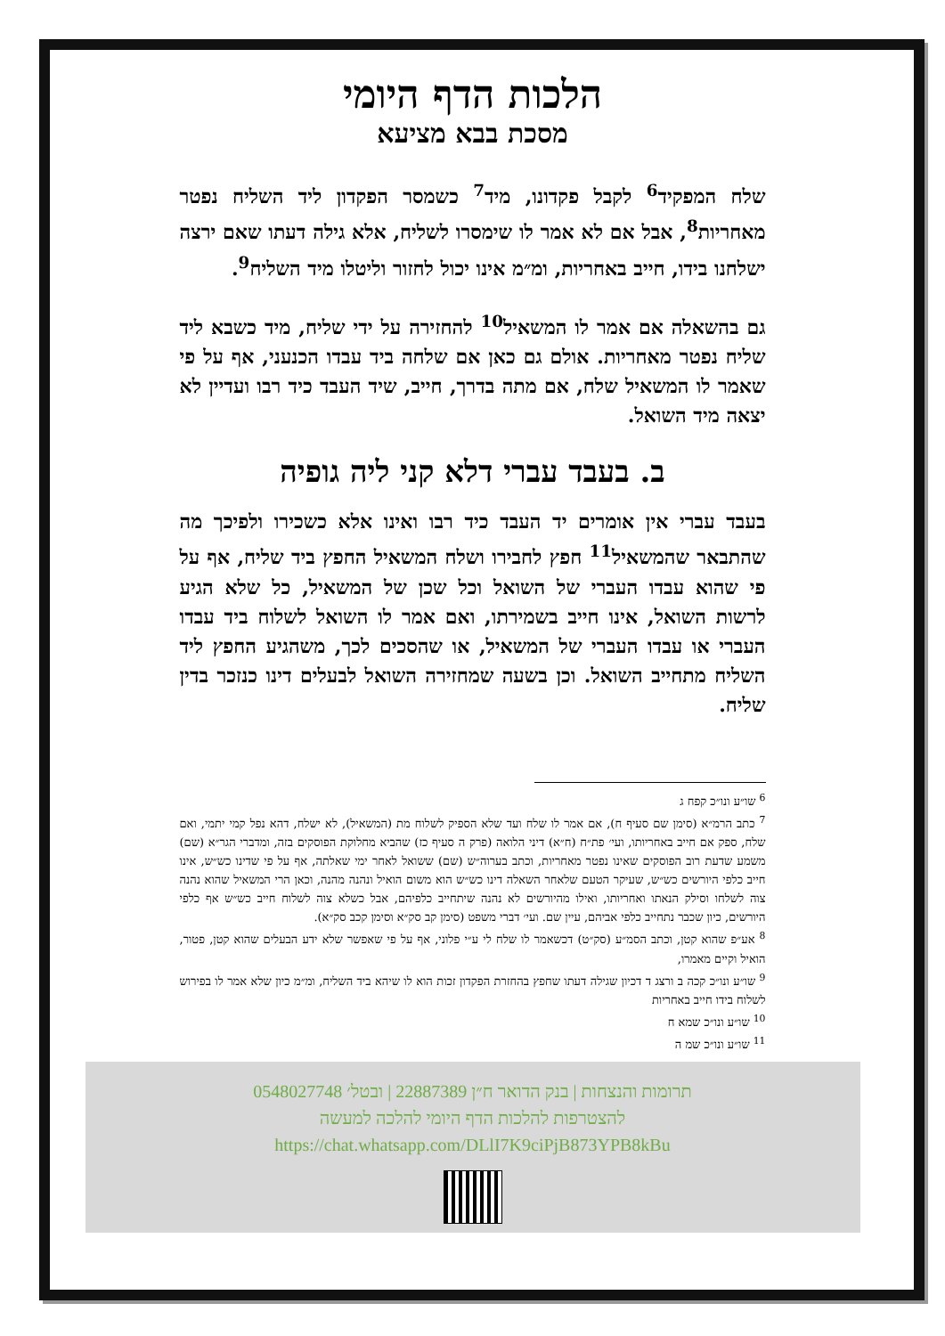הלכות הדף היומי
מסכת בבא מציעא
שלח המפקיד<sup>6</sup> לקבל פקדונו, מיד<sup>7</sup> כשמסר הפקדון ליד השליח נפטר מאחריות<sup>8</sup>, אבל אם לא אמר לו שימסרו לשליח, אלא גילה דעתו שאם ירצה ישלחנו בידו, חייב באחריות, ומ״מ אינו יכול לחזור וליטלו מיד השליח<sup>9</sup>.
גם בהשאלה אם אמר לו המשאיל<sup>10</sup> להחזירה על ידי שליח, מיד כשבא ליד שליח נפטר מאחריות. אולם גם כאן אם שלחה ביד עבדו הכנעני, אף על פי שאמר לו המשאיל שלח, אם מתה בדרך, חייב, שיד העבד כיד רבו ועדיין לא יצאה מיד השואל.
ב. בעבד עברי דלא קני ליה גופיה
בעבד עברי אין אומרים יד העבד כיד רבו ואינו אלא כשכירו ולפיכך מה שהתבאר שהמשאיל<sup>11</sup> חפץ לחבירו ושלח המשאיל החפץ ביד שליח, אף על פי שהוא עבדו העברי של השואל וכל שכן של המשאיל, כל שלא הגיע לרשות השואל, אינו חייב בשמירתו, ואם אמר לו השואל לשלוח ביד עבדו העברי או עבדו העברי של המשאיל, או שהסכים לכך, משהגיע החפץ ליד השליח מתחייב השואל. וכן בשעה שמחזירה השואל לבעלים דינו כנזכר בדין שליח.
<sup>6</sup> שו״ע ונו״כ קפח ג
<sup>7</sup> כתב הרמ״א (סימן שם סעיף ח), אם אמר לו שלח ועד שלא הספיק לשלוח מת (המשאיל), לא ישלח, דהא נפל קמי יתמי, ואם שלח, ספק אם חייב באחריותו, ועי׳ פת״ח (ח״א) דיני הלואה (פרק ה סעיף כז) שהביא מחלוקת הפוסקים בזה, ומדברי הגר״א (שם) משמע שדעת רוב הפוסקים שאינו נפטר מאחריות, וכתב בערוה״ש (שם) ששואל לאחר ימי שאלתה, אף על פי שדינו כש״ש, אינו חייב כלפי היורשים כש״ש, שעיקר הטעם שלאחר השאלה דינו כש״ש הוא משום הואיל ונהנה מהנה, וכאן הרי המשאיל שהוא נהנה צוה לשלחו וסילק הנאתו ואחריותו, ואילו מהיורשים לא נהנה שיתחייב כלפיהם, אבל כשלא צוה לשלוח חייב כש״ש אף כלפי היורשים, כיון שכבר נתחייב כלפי אביהם, עיין שם. ועי׳ דברי משפט (סימן קב סק״א וסימן קכב סק״א).
<sup>8</sup> אע״פ שהוא קטן, וכתב הסמ״ע (סק״ט) דכשאמר לו שלח לי ע״י פלוני, אף על פי שאפשר שלא ידע הבעלים שהוא קטן, פטור, הואיל וקיים מאמרו,
<sup>9</sup> שו״ע ונו״כ קכה ב ורצג ד דכיון שגילה דעתו שחפץ בהחזרת הפקדון זכות הוא לו שיהא ביד השליח, ומ״מ כיון שלא אמר לו בפירוש לשלוח בידו חייב באחריות
<sup>10</sup> שו״ע ונו״כ שמא ח
<sup>11</sup> שו״ע ונו״כ שמ ה
תרומות והנצחות | בנק הדואר ח״ן 22887389 | ובטל׳ 0548027748
להצטרפות להלכות הדף היומי להלכה למעשה
https://chat.whatsapp.com/DLlI7K9ciPjB873YPB8kBu